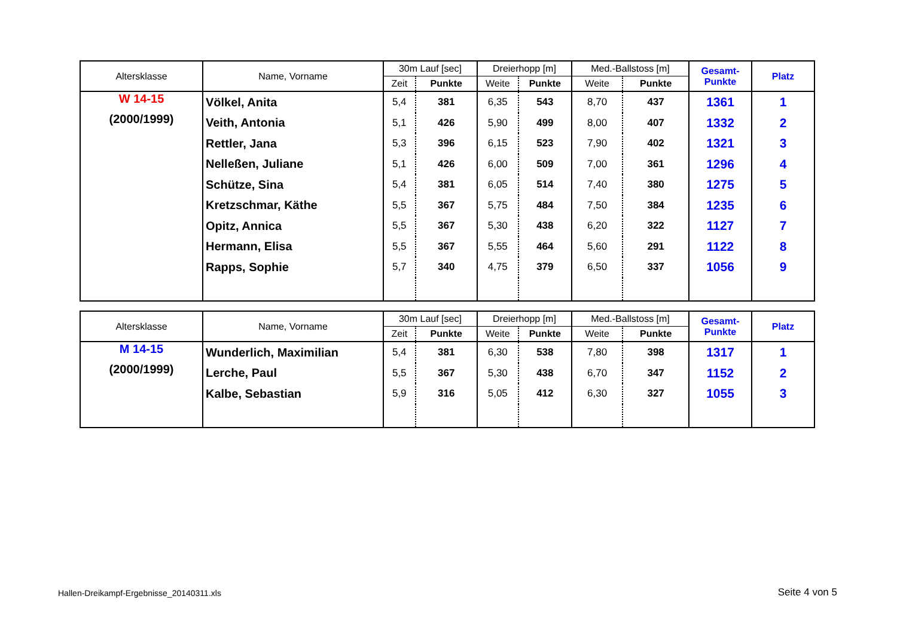| Altersklasse | Name, Vorname | 30m Lauf [sec] | | Dreierhopp [m] | | Med.-Ballstoss [m] | | Gesamt- Punkte | Platz |
| --- | --- | --- | --- | --- | --- | --- | --- | --- | --- |
| | | Zeit | Punkte | Weite | Punkte | Weite | Punkte | | |
| W 14-15 (2000/1999) | Völkel, Anita | 5,4 | 381 | 6,35 | 543 | 8,70 | 437 | 1361 | 1 |
| | Veith, Antonia | 5,1 | 426 | 5,90 | 499 | 8,00 | 407 | 1332 | 2 |
| | Rettler, Jana | 5,3 | 396 | 6,15 | 523 | 7,90 | 402 | 1321 | 3 |
| | Nelleßen, Juliane | 5,1 | 426 | 6,00 | 509 | 7,00 | 361 | 1296 | 4 |
| | Schütze, Sina | 5,4 | 381 | 6,05 | 514 | 7,40 | 380 | 1275 | 5 |
| | Kretzschmar, Käthe | 5,5 | 367 | 5,75 | 484 | 7,50 | 384 | 1235 | 6 |
| | Opitz, Annica | 5,5 | 367 | 5,30 | 438 | 6,20 | 322 | 1127 | 7 |
| | Hermann, Elisa | 5,5 | 367 | 5,55 | 464 | 5,60 | 291 | 1122 | 8 |
| | Rapps, Sophie | 5,7 | 340 | 4,75 | 379 | 6,50 | 337 | 1056 | 9 |
| Altersklasse | Name, Vorname | 30m Lauf [sec] | | Dreierhopp [m] | | Med.-Ballstoss [m] | | Gesamt- Punkte | Platz |
| --- | --- | --- | --- | --- | --- | --- | --- | --- | --- |
| | | Zeit | Punkte | Weite | Punkte | Weite | Punkte | | |
| M 14-15 (2000/1999) | Wunderlich, Maximilian | 5,4 | 381 | 6,30 | 538 | 7,80 | 398 | 1317 | 1 |
| | Lerche, Paul | 5,5 | 367 | 5,30 | 438 | 6,70 | 347 | 1152 | 2 |
| | Kalbe, Sebastian | 5,9 | 316 | 5,05 | 412 | 6,30 | 327 | 1055 | 3 |
Hallen-Dreikampf-Ergebnisse_20140311.xls
Seite 4 von 5